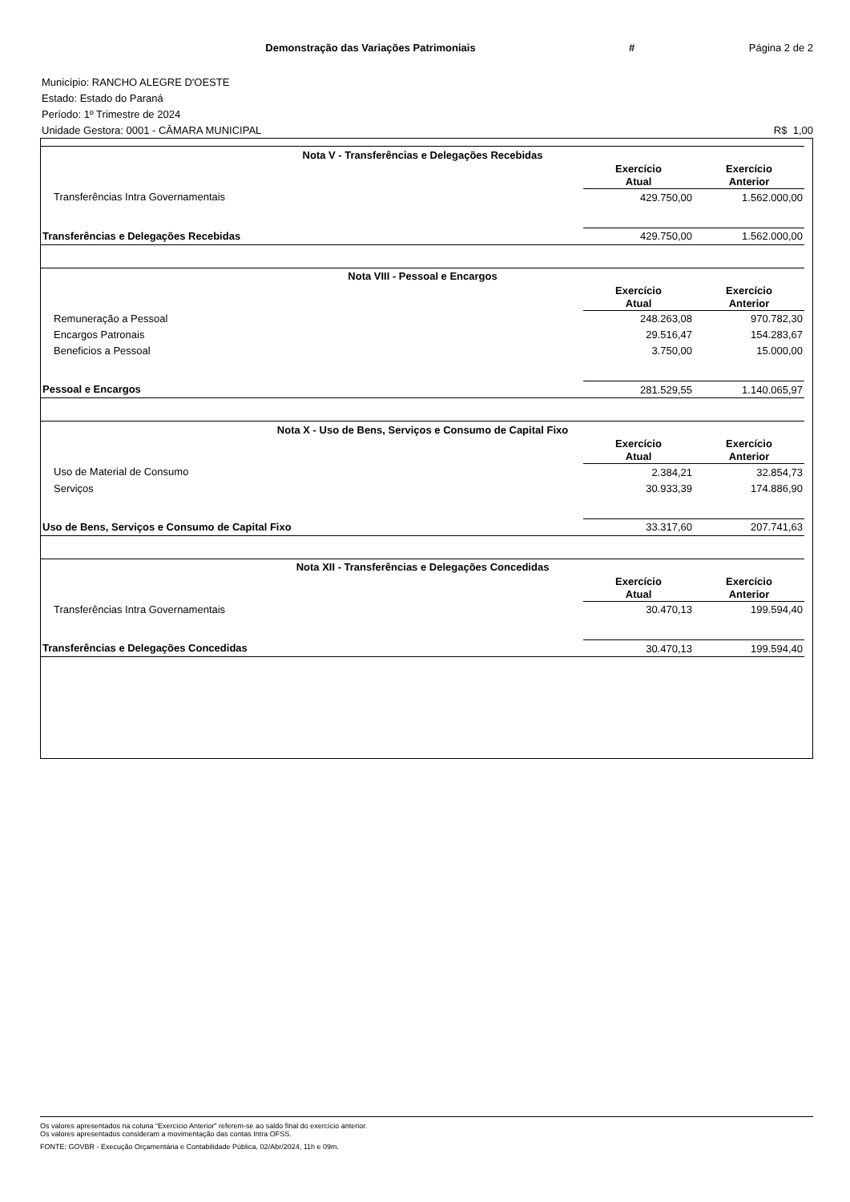Demonstração das Variações Patrimoniais
# Página 2 de 2
Município: RANCHO ALEGRE D'OESTE
Estado: Estado do Paraná
Período: 1º Trimestre de 2024
Unidade Gestora: 0001 - CÂMARA MUNICIPAL R$ 1,00
| Nota V - Transferências e Delegações Recebidas | | |
| --- | --- | --- |
| | Exercício Atual | Exercício Anterior |
| Transferências Intra Governamentais | 429.750,00 | 1.562.000,00 |
| Transferências e Delegações Recebidas | 429.750,00 | 1.562.000,00 |
| Nota VIII - Pessoal e Encargos | | |
| | Exercício Atual | Exercício Anterior |
| Remuneração a Pessoal | 248.263,08 | 970.782,30 |
| Encargos Patronais | 29.516,47 | 154.283,67 |
| Beneficios a Pessoal | 3.750,00 | 15.000,00 |
| Pessoal e Encargos | 281.529,55 | 1.140.065,97 |
| Nota X - Uso de Bens, Serviços e Consumo de Capital Fixo | | |
| | Exercício Atual | Exercício Anterior |
| Uso de Material de Consumo | 2.384,21 | 32.854,73 |
| Serviços | 30.933,39 | 174.886,90 |
| Uso de Bens, Serviços e Consumo de Capital Fixo | 33.317,60 | 207.741,63 |
| Nota XII - Transferências e Delegações Concedidas | | |
| | Exercício Atual | Exercício Anterior |
| Transferências Intra Governamentais | 30.470,13 | 199.594,40 |
| Transferências e Delegações Concedidas | 30.470,13 | 199.594,40 |
Os valores apresentados na coluna “Exercício Anterior” referem-se ao saldo final do exercício anterior.
Os valores apresentados consideram a movimentação das contas Intra OFSS.
FONTE: GOVBR - Execução Orçamentária e Contabilidade Pública, 02/Abr/2024, 11h e 09m.